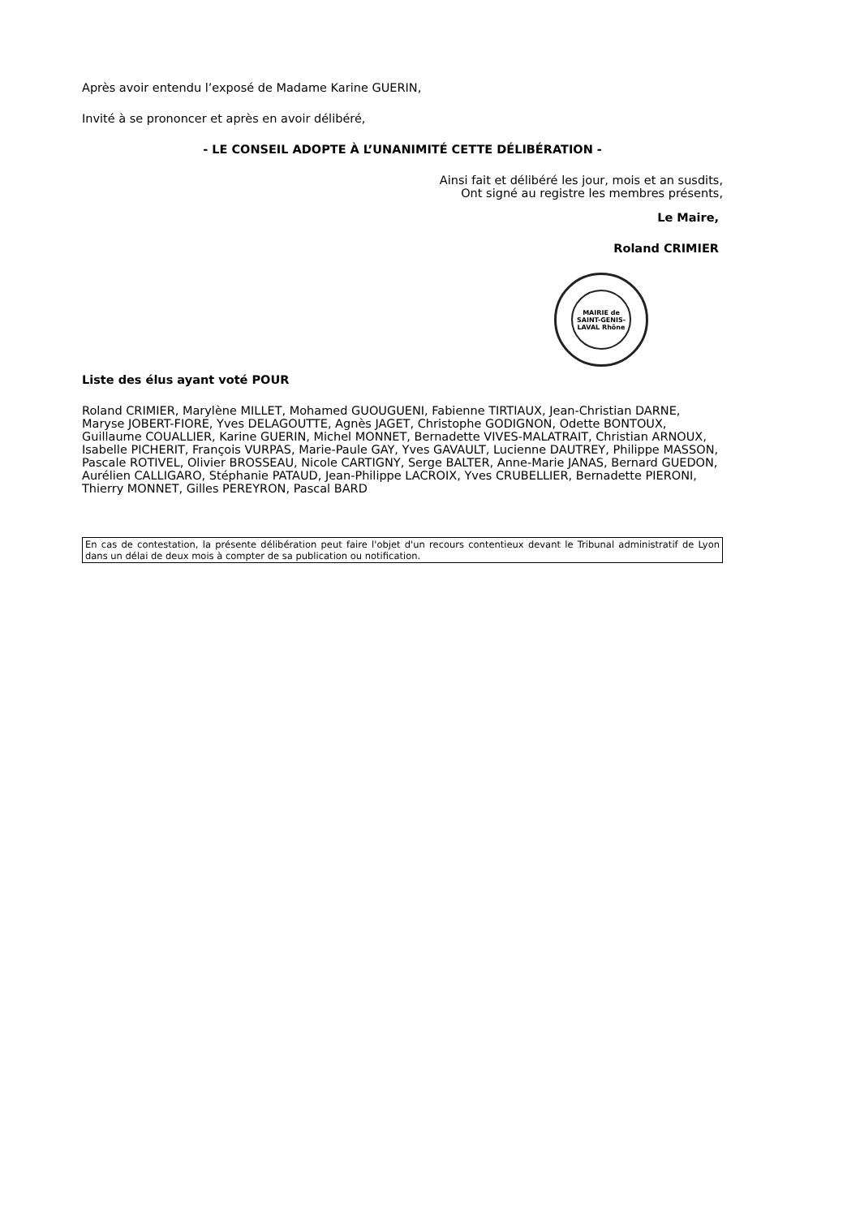Après avoir entendu l’exposé de Madame Karine GUERIN,
Invité à se prononcer et après en avoir délibéré,
- LE CONSEIL ADOPTE À L’UNANIMITÉ CETTE DÉLIBÉRATION -
Ainsi fait et délibéré les jour, mois et an susdits,
Ont signé au registre les membres présents,
Le Maire,
Roland CRIMIER
MAIRIE de SAINT-GENIS-LAVAL Rhône
Liste des élus ayant voté POUR
Roland CRIMIER, Marylène MILLET, Mohamed GUOUGUENI, Fabienne TIRTIAUX, Jean-Christian DARNE, Maryse JOBERT-FIORE, Yves DELAGOUTTE, Agnès JAGET, Christophe GODIGNON, Odette BONTOUX, Guillaume COUALLIER, Karine GUERIN, Michel MONNET, Bernadette VIVES-MALATRAIT, Christian ARNOUX, Isabelle PICHERIT, François VURPAS, Marie-Paule GAY, Yves GAVAULT, Lucienne DAUTREY, Philippe MASSON, Pascale ROTIVEL, Olivier BROSSEAU, Nicole CARTIGNY, Serge BALTER, Anne-Marie JANAS, Bernard GUEDON, Aurélien CALLIGARO, Stéphanie PATAUD, Jean-Philippe LACROIX, Yves CRUBELLIER, Bernadette PIERONI, Thierry MONNET, Gilles PEREYRON, Pascal BARD
En cas de contestation, la présente délibération peut faire l'objet d'un recours contentieux devant le Tribunal administratif de Lyon dans un délai de deux mois à compter de sa publication ou notification.